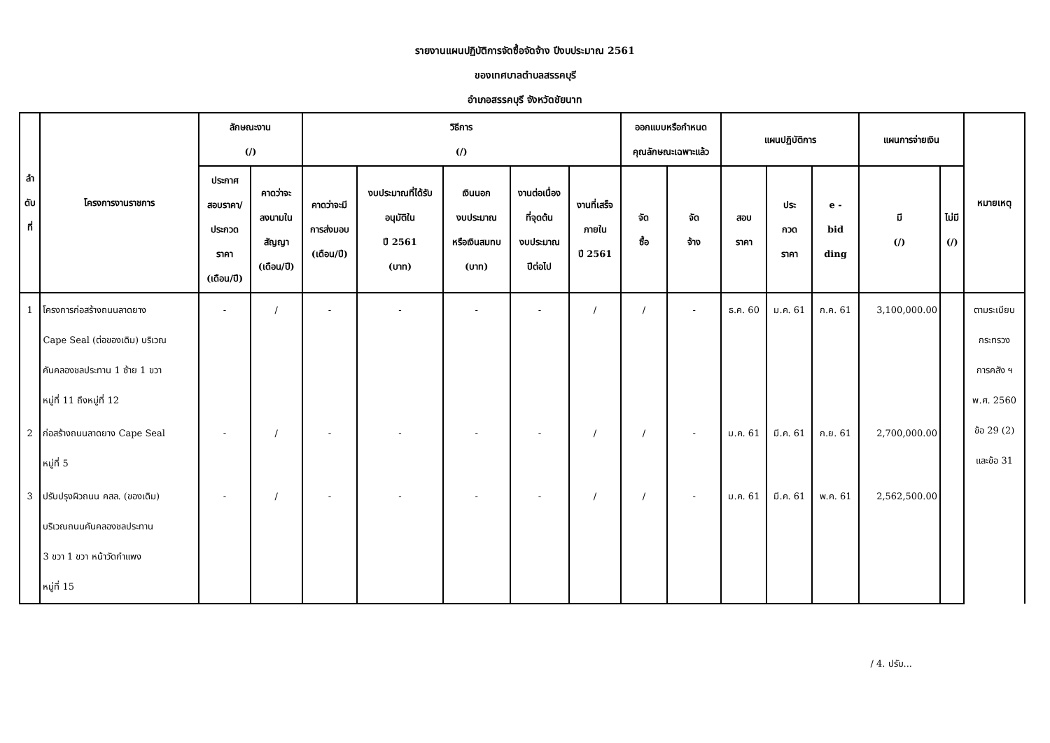รายงานแผนปฏิบัติการจัดซื้อจัดจ้าง ปีงบประมาณ 2561
ของเทศบาลตำบลสรรคบุรี
อำเภอสรรคบุรี จังหวัดชัยนาท
| ลำ ดับ ที่ | โครงการงานราชการ | ลักษณะงาน (/) | | วิธีการ (/) | | | | | ออกแบบหรือกำหนด คุณลักษณะเฉพาะแล้ว | | แผนปฏิบัติการ | | | แผนการจ่ายเงิน | | หมายเหตุ |
| --- | --- | --- | --- | --- | --- | --- | --- | --- | --- | --- | --- | --- | --- | --- | --- | --- |
| | | ประกาศ สอบราคา/ ประกวด ราคา (เดือน/ปี) | คาดว่าจะ ลงนามใน สัญญา (เดือน/ปี) | คาดว่าจะมี การส่งมอบ (เดือน/ปี) | งบประมาณที่ได้รับ อนุมัติใน ปี 2561 (บาท) | เงินนอก งบประมาณ หรือเงินสมทบ (บาท) | | | | | | | | | | |
| | | | | | | | งานต่อเนื่อง ที่จุดต้น งบประมาณ ปีต่อไป | งานที่เสร็จ ภายใน ปี 2561 | จัด ซื้อ | จัด จ้าง | สอบ ราคา | ประ กวด ราคา | e - bid ding | มี (/) | ไม่มี (/) | |
| 1 | โครงการก่อสร้างถนนลาดยาง Cape Seal (ต่อของเดิม) บริเวณ คันคลองชลประทาน 1 ซ้าย 1 ขวา หมู่ที่ 11 ถึงหมู่ที่ 12 | - | / | - | - | - | - | / | / | - | ธ.ค. 60 | ม.ค. 61 | ก.ค. 61 | 3,100,000.00 | | ตามระเบียบ กระทรวง การคลัง ฯ พ.ศ. 2560 ข้อ 29 (2) และข้อ 31 |
| 2 | ก่อสร้างถนนลาดยาง Cape Seal หมู่ที่ 5 | - | / | - | - | - | - | / | / | - | ม.ค. 61 | มี.ค. 61 | ก.ย. 61 | 2,700,000.00 | | |
| 3 | ปรับปรุงผิวถนน คสล. (ของเดิม) บริเวณถนนคันคลองชลประทาน 3 ขวา 1 ขวา หน้าวัดกำแพง หมู่ที่ 15 | - | / | - | - | - | - | / | / | - | ม.ค. 61 | มี.ค. 61 | พ.ค. 61 | 2,562,500.00 | | |
/ 4. ปรับ...